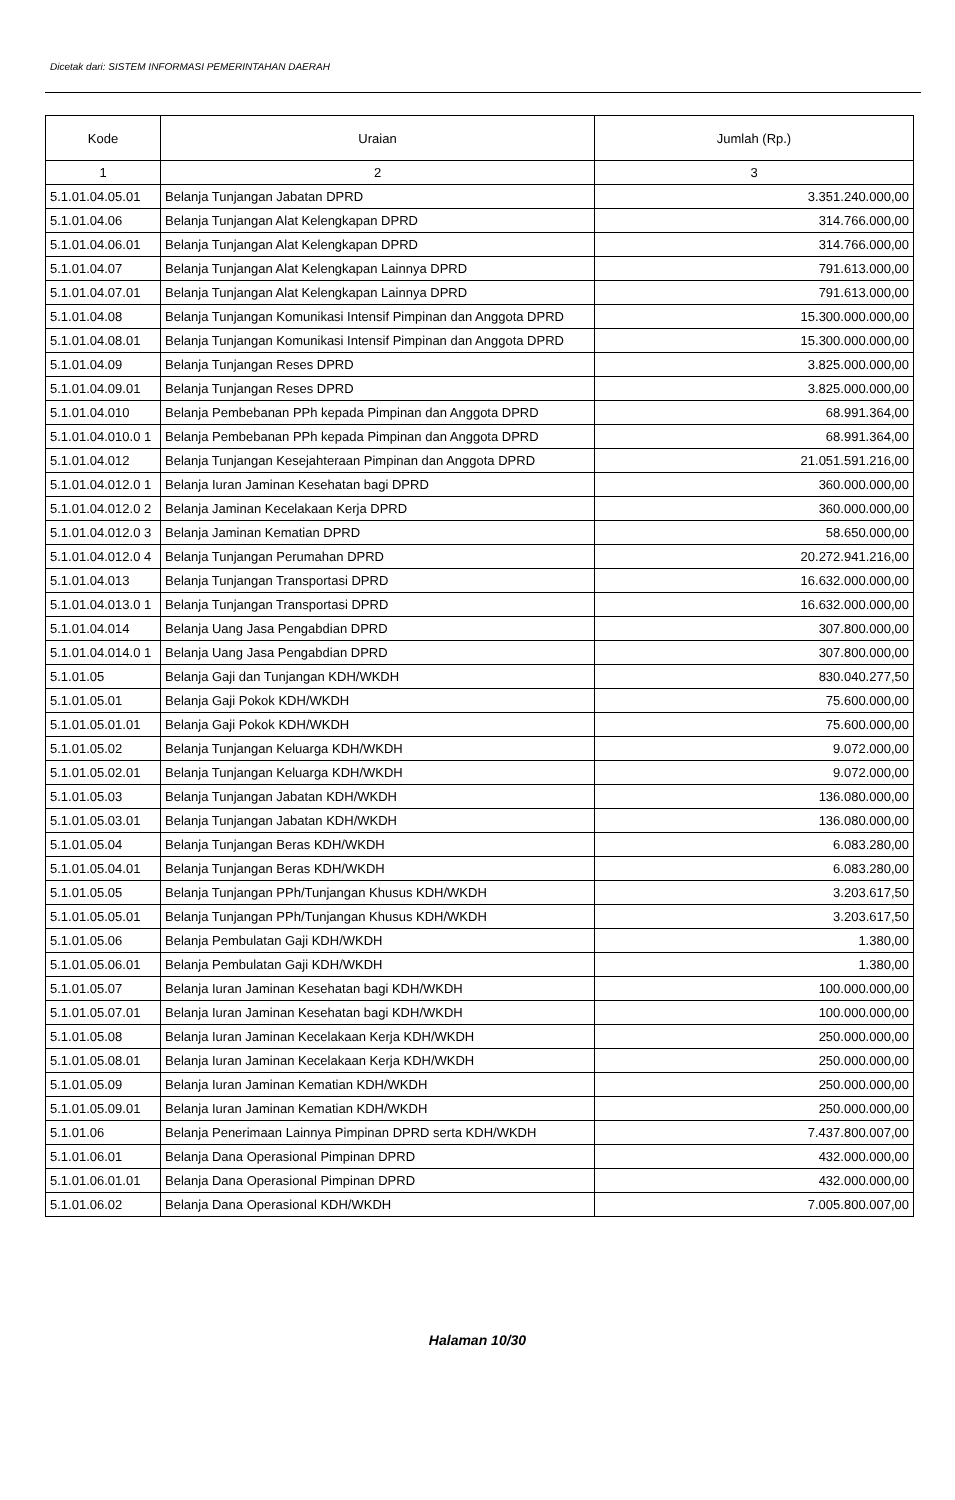Dicetak dari: SISTEM INFORMASI PEMERINTAHAN DAERAH
| Kode | Uraian | Jumlah (Rp.) |
| --- | --- | --- |
| 1 | 2 | 3 |
| 5.1.01.04.05.01 | Belanja Tunjangan Jabatan DPRD | 3.351.240.000,00 |
| 5.1.01.04.06 | Belanja Tunjangan Alat Kelengkapan DPRD | 314.766.000,00 |
| 5.1.01.04.06.01 | Belanja Tunjangan Alat Kelengkapan DPRD | 314.766.000,00 |
| 5.1.01.04.07 | Belanja Tunjangan Alat Kelengkapan Lainnya DPRD | 791.613.000,00 |
| 5.1.01.04.07.01 | Belanja Tunjangan Alat Kelengkapan Lainnya DPRD | 791.613.000,00 |
| 5.1.01.04.08 | Belanja Tunjangan Komunikasi Intensif Pimpinan dan Anggota DPRD | 15.300.000.000,00 |
| 5.1.01.04.08.01 | Belanja Tunjangan Komunikasi Intensif Pimpinan dan Anggota DPRD | 15.300.000.000,00 |
| 5.1.01.04.09 | Belanja Tunjangan Reses DPRD | 3.825.000.000,00 |
| 5.1.01.04.09.01 | Belanja Tunjangan Reses DPRD | 3.825.000.000,00 |
| 5.1.01.04.010 | Belanja Pembebanan PPh kepada Pimpinan dan Anggota DPRD | 68.991.364,00 |
| 5.1.01.04.010.0 1 | Belanja Pembebanan PPh kepada Pimpinan dan Anggota DPRD | 68.991.364,00 |
| 5.1.01.04.012 | Belanja Tunjangan Kesejahteraan Pimpinan dan Anggota DPRD | 21.051.591.216,00 |
| 5.1.01.04.012.0 1 | Belanja Iuran Jaminan Kesehatan bagi DPRD | 360.000.000,00 |
| 5.1.01.04.012.0 2 | Belanja Jaminan Kecelakaan Kerja DPRD | 360.000.000,00 |
| 5.1.01.04.012.0 3 | Belanja Jaminan Kematian DPRD | 58.650.000,00 |
| 5.1.01.04.012.0 4 | Belanja Tunjangan Perumahan DPRD | 20.272.941.216,00 |
| 5.1.01.04.013 | Belanja Tunjangan Transportasi DPRD | 16.632.000.000,00 |
| 5.1.01.04.013.0 1 | Belanja Tunjangan Transportasi DPRD | 16.632.000.000,00 |
| 5.1.01.04.014 | Belanja Uang Jasa Pengabdian DPRD | 307.800.000,00 |
| 5.1.01.04.014.0 1 | Belanja Uang Jasa Pengabdian DPRD | 307.800.000,00 |
| 5.1.01.05 | Belanja Gaji dan Tunjangan KDH/WKDH | 830.040.277,50 |
| 5.1.01.05.01 | Belanja Gaji Pokok KDH/WKDH | 75.600.000,00 |
| 5.1.01.05.01.01 | Belanja Gaji Pokok KDH/WKDH | 75.600.000,00 |
| 5.1.01.05.02 | Belanja Tunjangan Keluarga KDH/WKDH | 9.072.000,00 |
| 5.1.01.05.02.01 | Belanja Tunjangan Keluarga KDH/WKDH | 9.072.000,00 |
| 5.1.01.05.03 | Belanja Tunjangan Jabatan KDH/WKDH | 136.080.000,00 |
| 5.1.01.05.03.01 | Belanja Tunjangan Jabatan KDH/WKDH | 136.080.000,00 |
| 5.1.01.05.04 | Belanja Tunjangan Beras KDH/WKDH | 6.083.280,00 |
| 5.1.01.05.04.01 | Belanja Tunjangan Beras KDH/WKDH | 6.083.280,00 |
| 5.1.01.05.05 | Belanja Tunjangan PPh/Tunjangan Khusus KDH/WKDH | 3.203.617,50 |
| 5.1.01.05.05.01 | Belanja Tunjangan PPh/Tunjangan Khusus KDH/WKDH | 3.203.617,50 |
| 5.1.01.05.06 | Belanja Pembulatan Gaji KDH/WKDH | 1.380,00 |
| 5.1.01.05.06.01 | Belanja Pembulatan Gaji KDH/WKDH | 1.380,00 |
| 5.1.01.05.07 | Belanja Iuran Jaminan Kesehatan bagi KDH/WKDH | 100.000.000,00 |
| 5.1.01.05.07.01 | Belanja Iuran Jaminan Kesehatan bagi KDH/WKDH | 100.000.000,00 |
| 5.1.01.05.08 | Belanja Iuran Jaminan Kecelakaan Kerja KDH/WKDH | 250.000.000,00 |
| 5.1.01.05.08.01 | Belanja Iuran Jaminan Kecelakaan Kerja KDH/WKDH | 250.000.000,00 |
| 5.1.01.05.09 | Belanja Iuran Jaminan Kematian KDH/WKDH | 250.000.000,00 |
| 5.1.01.05.09.01 | Belanja Iuran Jaminan Kematian KDH/WKDH | 250.000.000,00 |
| 5.1.01.06 | Belanja Penerimaan Lainnya Pimpinan DPRD serta KDH/WKDH | 7.437.800.007,00 |
| 5.1.01.06.01 | Belanja Dana Operasional Pimpinan DPRD | 432.000.000,00 |
| 5.1.01.06.01.01 | Belanja Dana Operasional Pimpinan DPRD | 432.000.000,00 |
| 5.1.01.06.02 | Belanja Dana Operasional KDH/WKDH | 7.005.800.007,00 |
Halaman 10/30